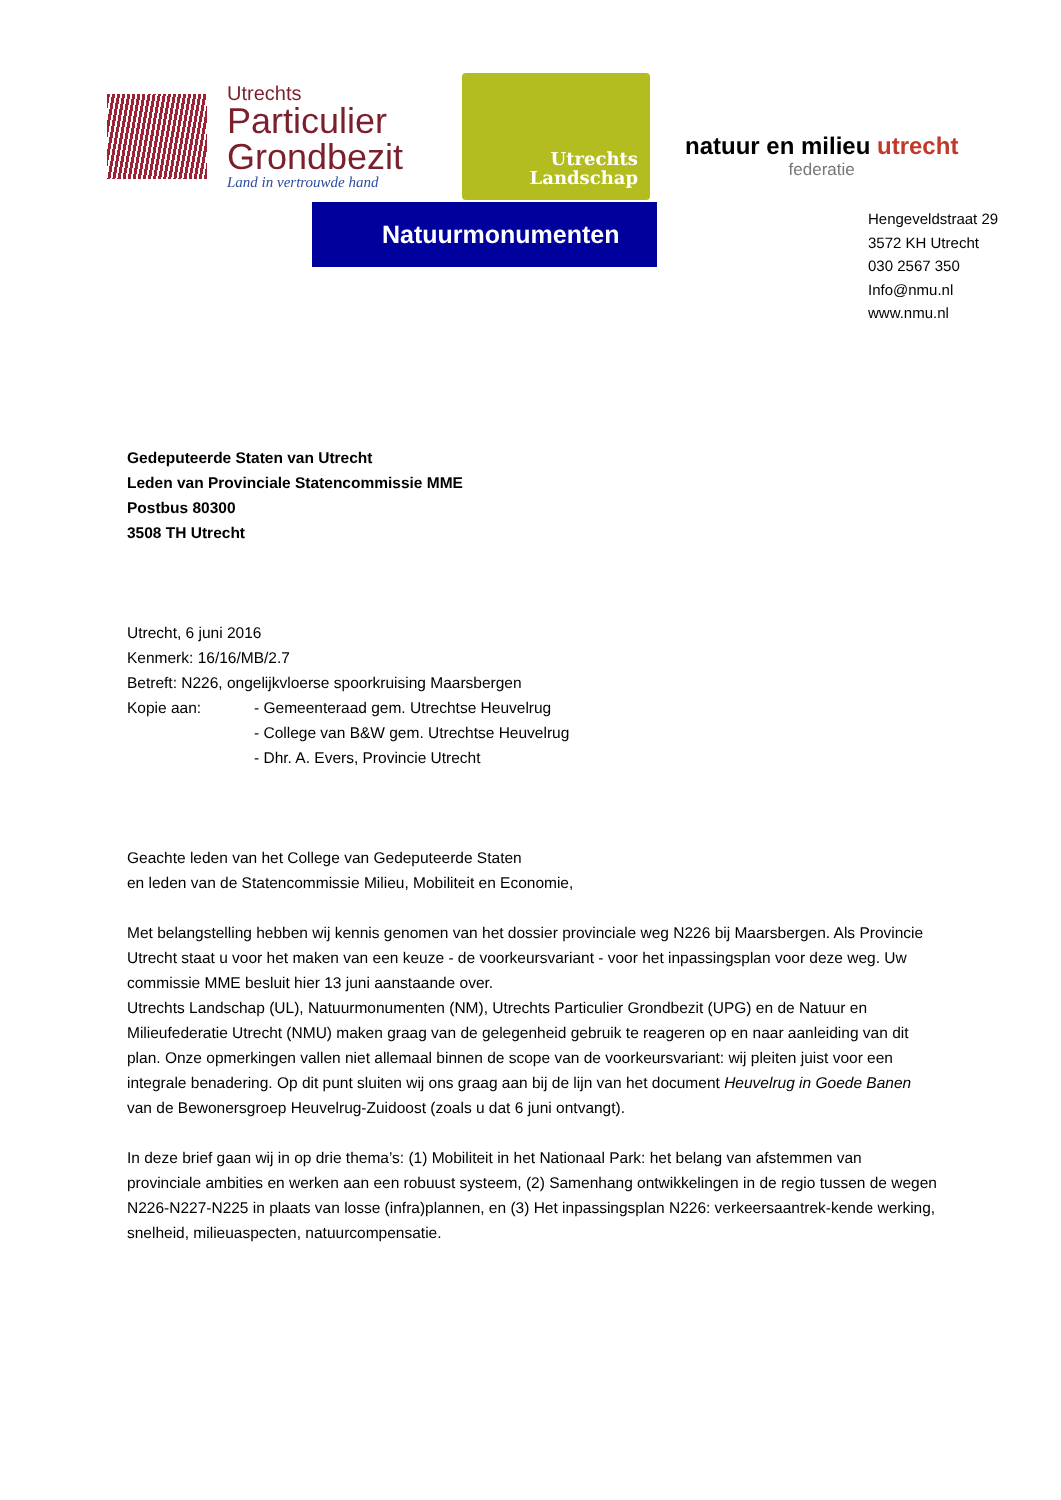Utrechts
Particulier
Grondbezit
Land in vertrouwde hand
Utrechts
Landschap
natuur en milieu utrecht
federatie
Natuurmonumenten
Hengeveldstraat 29
3572 KH Utrecht
030 2567 350
Info@nmu.nl
www.nmu.nl
Gedeputeerde Staten van Utrecht
Leden van Provinciale Statencommissie MME
Postbus 80300
3508 TH Utrecht
Utrecht, 6 juni 2016
Kenmerk: 16/16/MB/2.7
Betreft: N226, ongelijkvloerse spoorkruising Maarsbergen
Kopie aan: - Gemeenteraad gem. Utrechtse Heuvelrug
- College van B&W gem. Utrechtse Heuvelrug
- Dhr. A. Evers, Provincie Utrecht
Geachte leden van het College van Gedeputeerde Staten
en leden van de Statencommissie Milieu, Mobiliteit en Economie,
Met belangstelling hebben wij kennis genomen van het dossier provinciale weg N226 bij Maarsbergen. Als Provincie Utrecht staat u voor het maken van een keuze - de voorkeursvariant - voor het inpassingsplan voor deze weg. Uw commissie MME besluit hier 13 juni aanstaande over.
Utrechts Landschap (UL), Natuurmonumenten (NM), Utrechts Particulier Grondbezit (UPG) en de Natuur en Milieufederatie Utrecht (NMU) maken graag van de gelegenheid gebruik te reageren op en naar aanleiding van dit plan. Onze opmerkingen vallen niet allemaal binnen de scope van de voorkeursvariant: wij pleiten juist voor een integrale benadering. Op dit punt sluiten wij ons graag aan bij de lijn van het document Heuvelrug in Goede Banen van de Bewonersgroep Heuvelrug-Zuidoost (zoals u dat 6 juni ontvangt).
In deze brief gaan wij in op drie thema’s: (1) Mobiliteit in het Nationaal Park: het belang van afstemmen van provinciale ambities en werken aan een robuust systeem, (2) Samenhang ontwikkelingen in de regio tussen de wegen N226-N227-N225 in plaats van losse (infra)plannen, en (3) Het inpassingsplan N226: verkeersaantrek-kende werking, snelheid, milieuaspecten, natuurcompensatie.